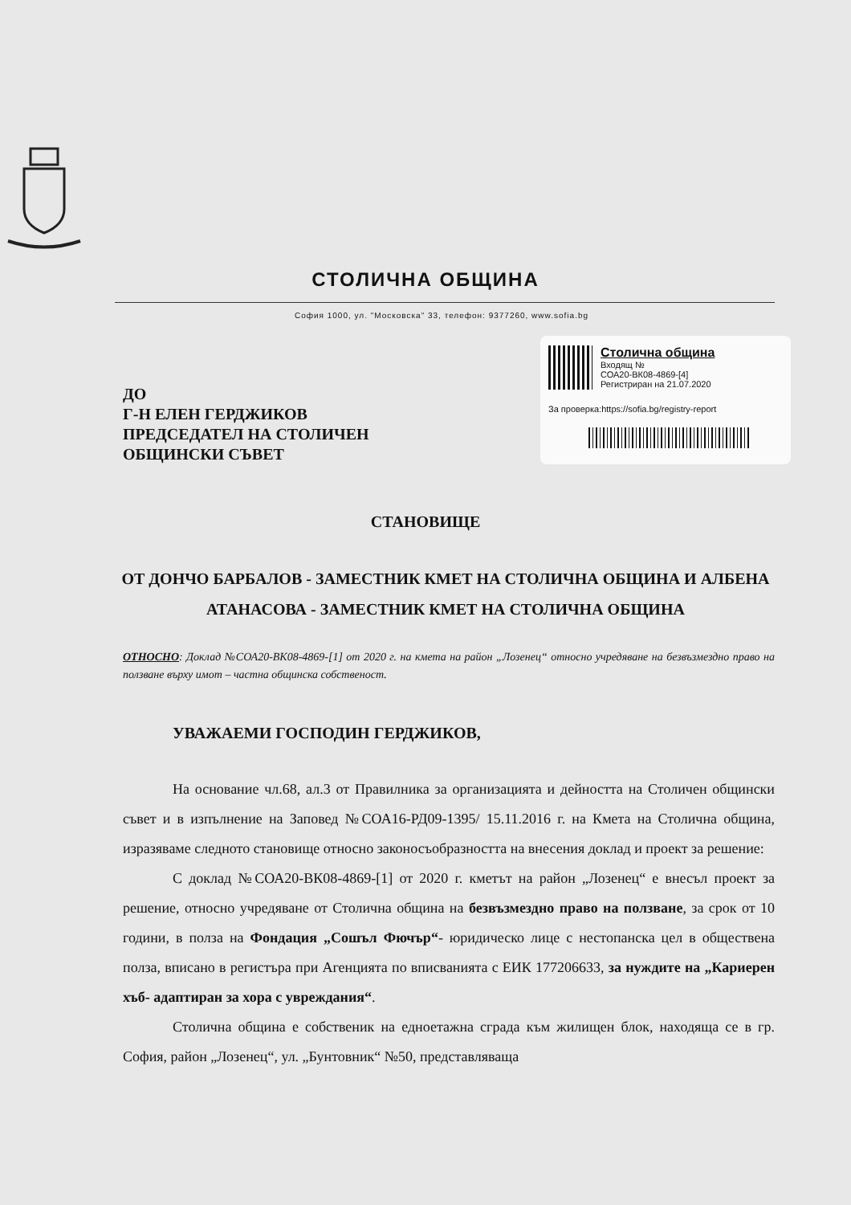СТОЛИЧНА ОБЩИНА
София 1000, ул. "Московска" 33, телефон: 9377260, www.sofia.bg
ДО
Г-Н ЕЛЕН ГЕРДЖИКОВ
ПРЕДСЕДАТЕЛ НА СТОЛИЧЕН
ОБЩИНСКИ СЪВЕТ
Столична община
Входящ №
СОА20-ВК08-4869-[4]
Регистриран на 21.07.2020
За проверка:https://sofia.bg/registry-report
СТАНОВИЩЕ
ОТ ДОНЧО БАРБАЛОВ - ЗАМЕСТНИК КМЕТ НА СТОЛИЧНА ОБЩИНА И АЛБЕНА АТАНАСОВА - ЗАМЕСТНИК КМЕТ НА СТОЛИЧНА ОБЩИНА
ОТНОСНО: Доклад №СОА20-ВК08-4869-[1] от 2020 г. на кмета на район „Лозенец“ относно учредяване на безвъзмездно право на ползване върху имот – частна общинска собственост.
УВАЖАЕМИ ГОСПОДИН ГЕРДЖИКОВ,
На основание чл.68, ал.3 от Правилника за организацията и дейността на Столичен общински съвет и в изпълнение на Заповед №СОА16-РД09-1395/ 15.11.2016 г. на Кмета на Столична община, изразяваме следното становище относно законосъобразността на внесения доклад и проект за решение:
С доклад №СОА20-ВК08-4869-[1] от 2020 г. кметът на район „Лозенец“ е внесъл проект за решение, относно учредяване от Столична община на безвъзмездно право на ползване, за срок от 10 години, в полза на Фондация „Сошъл Фючър“- юридическо лице с нестопанска цел в обществена полза, вписано в регистъра при Агенцията по вписванията с ЕИК 177206633, за нуждите на „Кариерен хъб- адаптиран за хора с увреждания“.
Столична община е собственик на едноетажна сграда към жилищен блок, находяща се в гр. София, район „Лозенец“, ул. „Бунтовник“ №50, представляваща